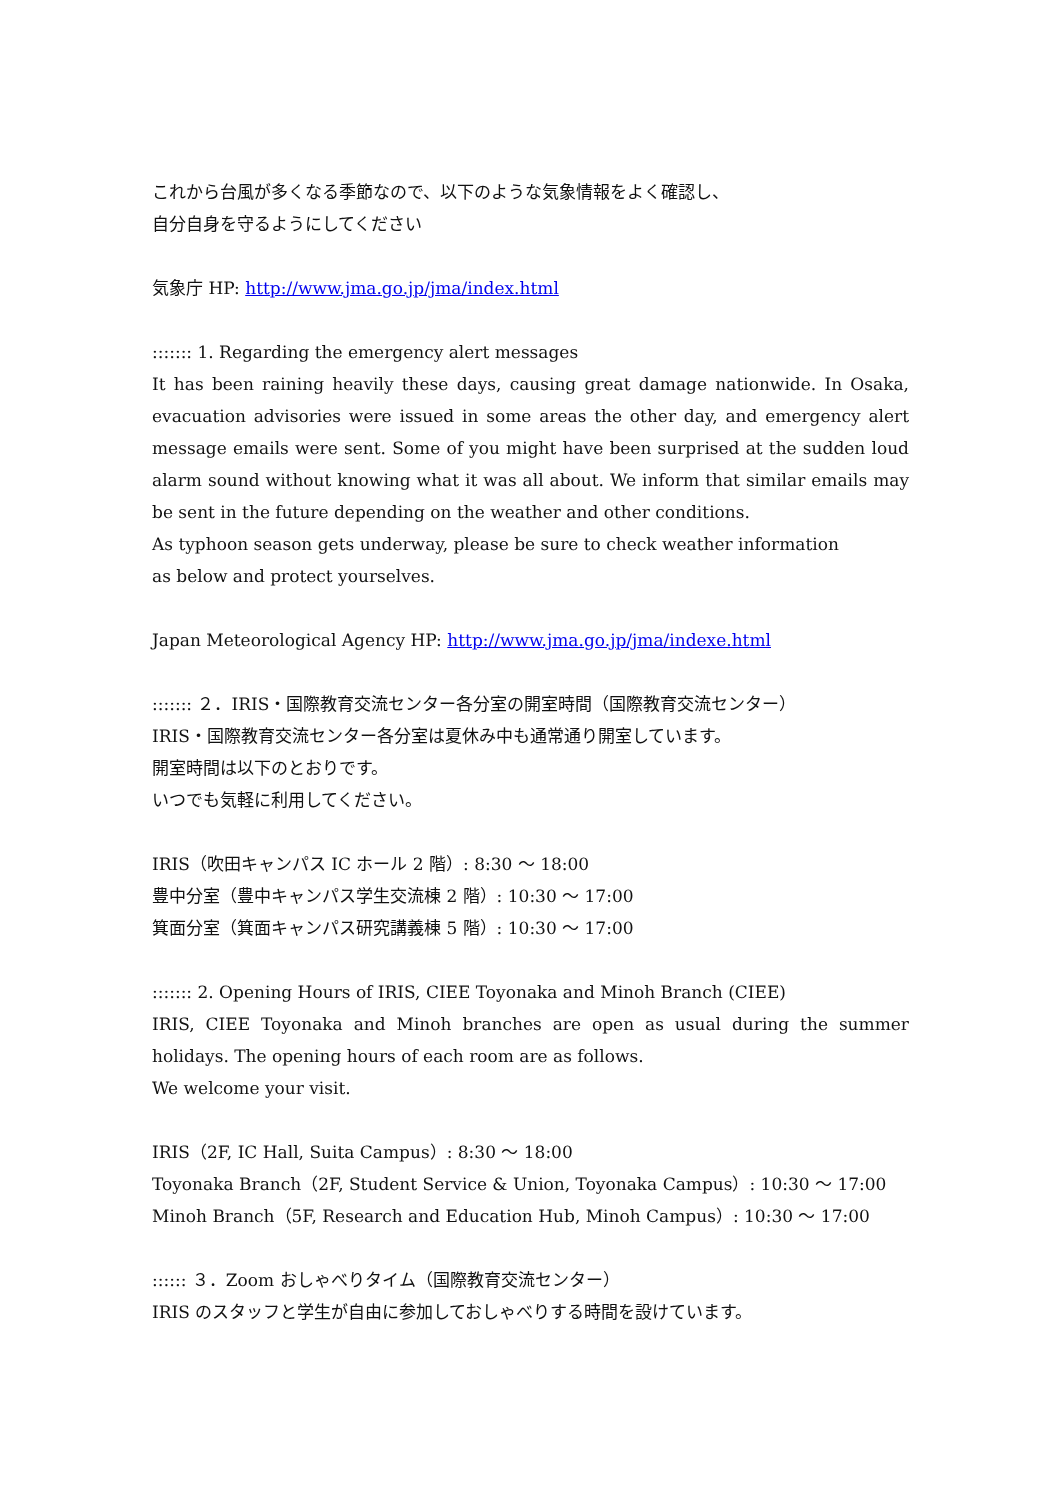これから台風が多くなる季節なので、以下のような気象情報をよく確認し、
自分自身を守るようにしてください
気象庁 HP: http://www.jma.go.jp/jma/index.html
::::::: 1. Regarding the emergency alert messages
It has been raining heavily these days, causing great damage nationwide. In Osaka, evacuation advisories were issued in some areas the other day, and emergency alert message emails were sent. Some of you might have been surprised at the sudden loud alarm sound without knowing what it was all about. We inform that similar emails may be sent in the future depending on the weather and other conditions.
As typhoon season gets underway, please be sure to check weather information
as below and protect yourselves.
Japan Meteorological Agency HP: http://www.jma.go.jp/jma/indexe.html
::::::: ２．IRIS・国際教育交流センター各分室の開室時間（国際教育交流センター）
IRIS・国際教育交流センター各分室は夏休み中も通常通り開室しています。
開室時間は以下のとおりです。
いつでも気軽に利用してください。
IRIS（吹田キャンパス IC ホール 2 階）: 8:30 ～ 18:00
豊中分室（豊中キャンパス学生交流棟 2 階）: 10:30 ～ 17:00
箕面分室（箕面キャンパス研究講義棟 5 階）: 10:30 ～ 17:00
::::::: 2. Opening Hours of IRIS, CIEE Toyonaka and Minoh Branch (CIEE)
IRIS, CIEE Toyonaka and Minoh branches are open as usual during the summer holidays. The opening hours of each room are as follows.
We welcome your visit.
IRIS（2F, IC Hall, Suita Campus）: 8:30 ～ 18:00
Toyonaka Branch（2F, Student Service & Union, Toyonaka Campus）: 10:30 ～ 17:00
Minoh Branch（5F, Research and Education Hub, Minoh Campus）: 10:30 ～ 17:00
:::::: ３．Zoom おしゃべりタイム（国際教育交流センター）
IRIS のスタッフと学生が自由に参加しておしゃべりする時間を設けています。